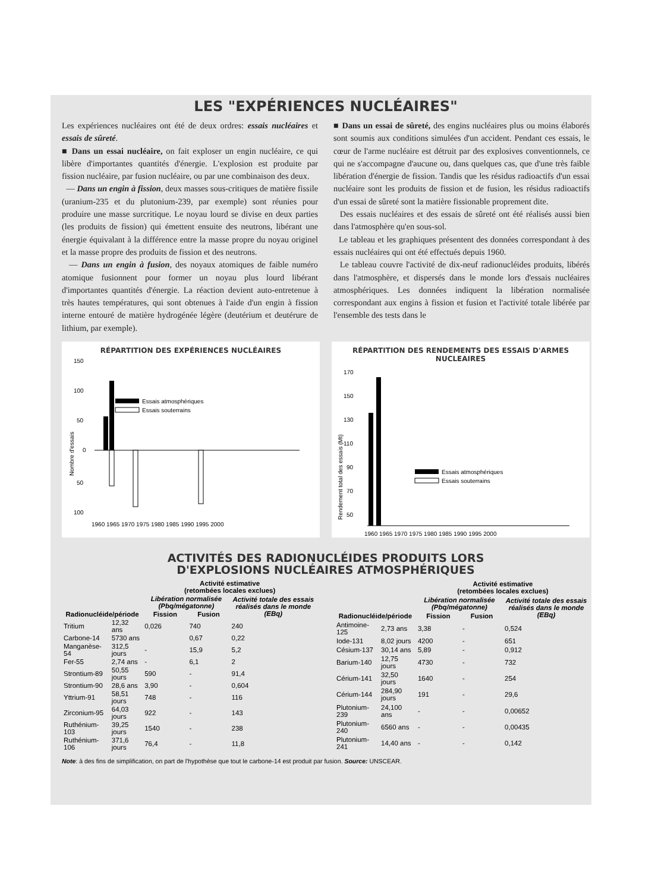LES "EXPÉRIENCES NUCLÉAIRES"
Les expériences nucléaires ont été de deux ordres: essais nucléaires et essais de sûreté.
■ Dans un essai nucléaire, on fait exploser un engin nucléaire, ce qui libère d'importantes quantités d'énergie. L'explosion est produite par fission nucléaire, par fusion nucléaire, ou par une combinaison des deux.
— Dans un engin à fission, deux masses sous-critiques de matière fissile (uranium-235 et du plutonium-239, par exemple) sont réunies pour produire une masse surcritique. Le noyau lourd se divise en deux parties (les produits de fission) qui émettent ensuite des neutrons, libérant une énergie équivalant à la différence entre la masse propre du noyau originel et la masse propre des produits de fission et des neutrons.
— Dans un engin à fusion, des noyaux atomiques de faible numéro atomique fusionnent pour former un noyau plus lourd libérant d'importantes quantités d'énergie. La réaction devient auto-entretenue à très hautes températures, qui sont obtenues à l'aide d'un engin à fission interne entouré de matière hydrogénée légère (deutérium et deutérure de lithium, par exemple).
■ Dans un essai de sûreté, des engins nucléaires plus ou moins élaborés sont soumis aux conditions simulées d'un accident. Pendant ces essais, le cœur de l'arme nucléaire est détruit par des explosives conventionnels, ce qui ne s'accompagne d'aucune ou, dans quelques cas, que d'une très faible libération d'énergie de fission. Tandis que les résidus radioactifs d'un essai nucléaire sont les produits de fission et de fusion, les résidus radioactifs d'un essai de sûreté sont la matière fissionable proprement dite.
Des essais nucléaires et des essais de sûreté ont été réalisés aussi bien dans l'atmosphère qu'en sous-sol.
Le tableau et les graphiques présentent des données correspondant à des essais nucléaires qui ont été effectués depuis 1960.
Le tableau couvre l'activité de dix-neuf radionucléides produits, libérés dans l'atmosphère, et dispersés dans le monde lors d'essais nucléaires atmosphériques. Les données indiquent la libération normalisée correspondant aux engins à fission et fusion et l'activité totale libérée par l'ensemble des tests dans le
RÉPARTITION DES EXPÉRIENCES NUCLÉAIRES
150
100
50
0
50
100
Nombre d'essais
Essais atmosphériques
Essais souterrains
1960 1965 1970 1975 1980 1985 1990 1995 2000
RÉPARTITION DES RENDEMENTS DES ESSAIS D'ARMES NUCLEAIRES
170
150
130
110
90
70
50
Rendement total des essais (Mt)
Essais atmosphériques
Essais souterrains
1960 1965 1970 1975 1980 1985 1990 1995 2000
ACTIVITÉS DES RADIONUCLÉIDES PRODUITS LORS
D'EXPLOSIONS NUCLÉAIRES ATMOSPHÉRIQUES
| | | Activité estimative (retombées locales exclues) | | |
| --- | --- | --- | --- | --- |
| | | Libération normalisée (Pbq/mégatonne) | | Activité totale des essais réalisés dans le monde (EBq) |
| Radionucléide/période | | Fission | Fusion | |
| Tritium | 12,32 ans | 0,026 | 740 | 240 |
| Carbone-14 | 5730 ans | | 0,67 | 0,22 |
| Manganèse-54 | 312,5 jours | - | 15,9 | 5,2 |
| Fer-55 | 2,74 ans | - | 6,1 | 2 |
| Strontium-89 | 50,55 jours | 590 | - | 91,4 |
| Strontium-90 | 28,6 ans | 3,90 | - | 0,604 |
| Yttrium-91 | 58,51 jours | 748 | - | 116 |
| Zirconium-95 | 64,03 jours | 922 | - | 143 |
| Ruthénium-103 | 39,25 jours | 1540 | - | 238 |
| Ruthénium-106 | 371,6 jours | 76,4 | - | 11,8 |
| | | Activité estimative (retombées locales exclues) | | |
| --- | --- | --- | --- | --- |
| | | Libération normalisée (Pbq/mégatonne) | | Activité totale des essais réalisés dans le monde (EBq) |
| Radionucléide/période | | Fission | Fusion | |
| Antimoine-125 | 2,73 ans | 3,38 | - | 0,524 |
| Iode-131 | 8,02 jours | 4200 | - | 651 |
| Césium-137 | 30,14 ans | 5,89 | - | 0,912 |
| Barium-140 | 12,75 jours | 4730 | - | 732 |
| Cérium-141 | 32,50 jours | 1640 | - | 254 |
| Cérium-144 | 284,90 jours | 191 | - | 29,6 |
| Plutonium-239 | 24,100 ans | - | - | 0,00652 |
| Plutonium-240 | 6560 ans | - | - | 0,00435 |
| Plutonium-241 | 14,40 ans | - | - | 0,142 |
Note: à des fins de simplification, on part de l'hypothèse que tout le carbone-14 est produit par fusion. Source: UNSCEAR.